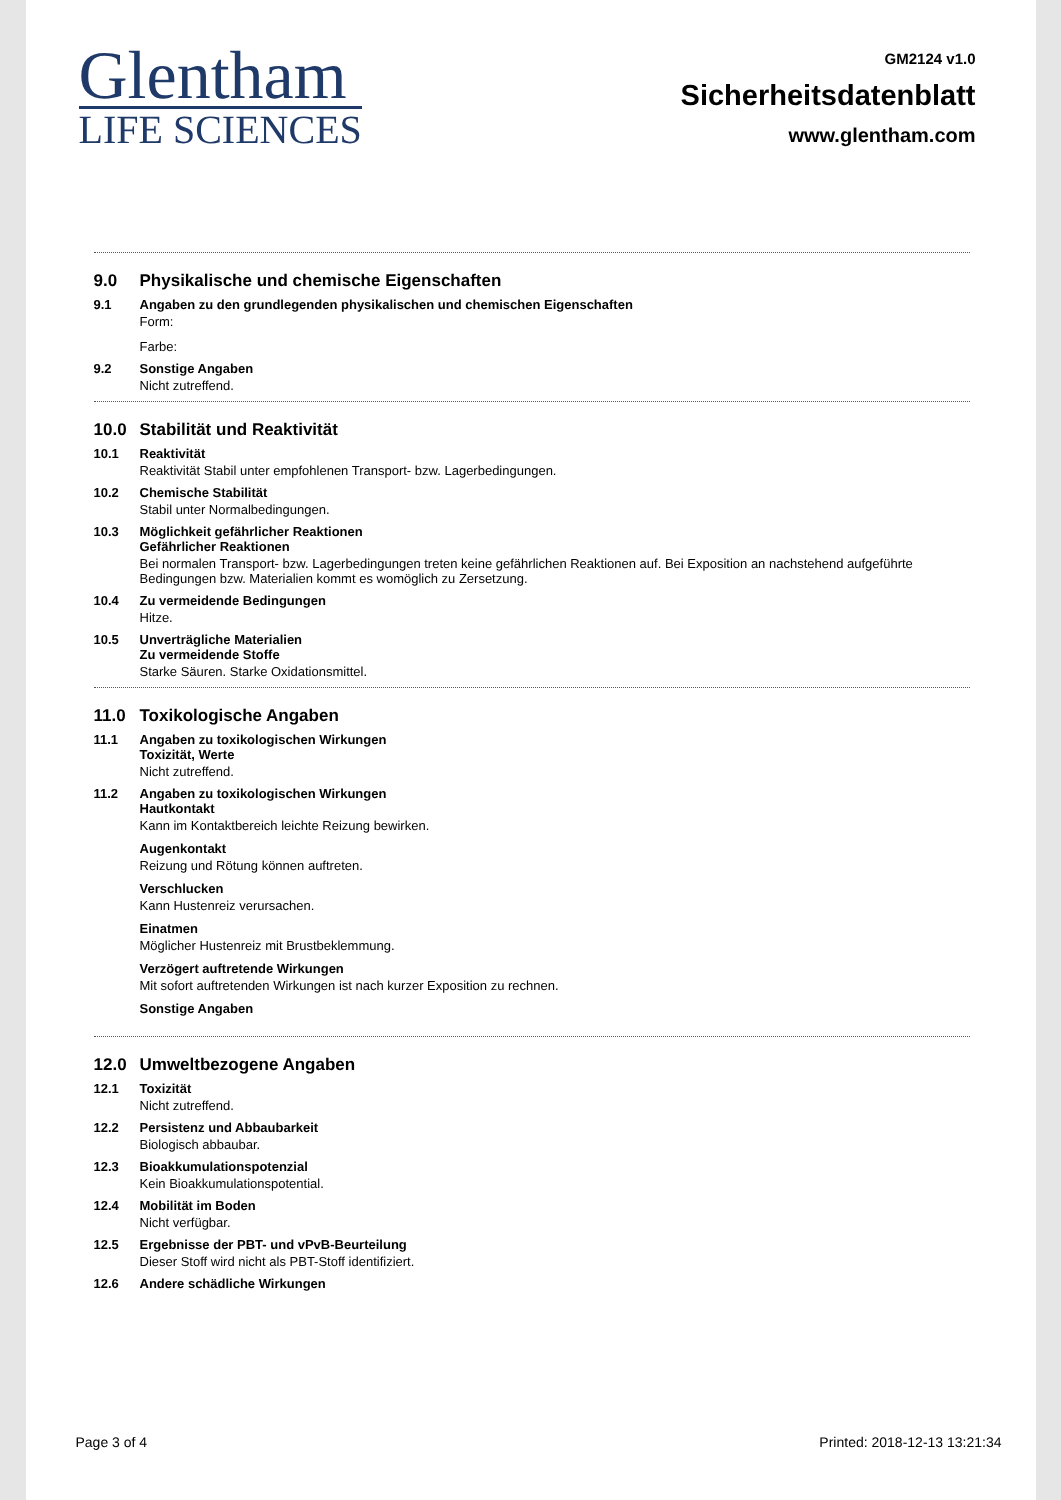Glentham
LIFE SCIENCES
GM2124 v1.0
Sicherheitsdatenblatt
www.glentham.com
9.0 Physikalische und chemische Eigenschaften
9.1 Angaben zu den grundlegenden physikalischen und chemischen Eigenschaften
Form:
Farbe:
9.2 Sonstige Angaben
Nicht zutreffend.
10.0 Stabilität und Reaktivität
10.1 Reaktivität
Reaktivität Stabil unter empfohlenen Transport- bzw. Lagerbedingungen.
10.2 Chemische Stabilität
Stabil unter Normalbedingungen.
10.3 Möglichkeit gefährlicher Reaktionen
Gefährlicher Reaktionen
Bei normalen Transport- bzw. Lagerbedingungen treten keine gefährlichen Reaktionen auf. Bei Exposition an nachstehend aufgeführte Bedingungen bzw. Materialien kommt es womöglich zu Zersetzung.
10.4 Zu vermeidende Bedingungen
Hitze.
10.5 Unverträgliche Materialien
Zu vermeidende Stoffe
Starke Säuren. Starke Oxidationsmittel.
11.0 Toxikologische Angaben
11.1 Angaben zu toxikologischen Wirkungen
Toxizität, Werte
Nicht zutreffend.
11.2 Angaben zu toxikologischen Wirkungen
Hautkontakt
Kann im Kontaktbereich leichte Reizung bewirken.
Augenkontakt
Reizung und Rötung können auftreten.
Verschlucken
Kann Hustenreiz verursachen.
Einatmen
Möglicher Hustenreiz mit Brustbeklemmung.
Verzögert auftretende Wirkungen
Mit sofort auftretenden Wirkungen ist nach kurzer Exposition zu rechnen.
Sonstige Angaben
12.0 Umweltbezogene Angaben
12.1 Toxizität
Nicht zutreffend.
12.2 Persistenz und Abbaubarkeit
Biologisch abbaubar.
12.3 Bioakkumulationspotenzial
Kein Bioakkumulationspotential.
12.4 Mobilität im Boden
Nicht verfügbar.
12.5 Ergebnisse der PBT- und vPvB-Beurteilung
Dieser Stoff wird nicht als PBT-Stoff identifiziert.
12.6 Andere schädliche Wirkungen
Page 3 of 4 Printed: 2018-12-13 13:21:34